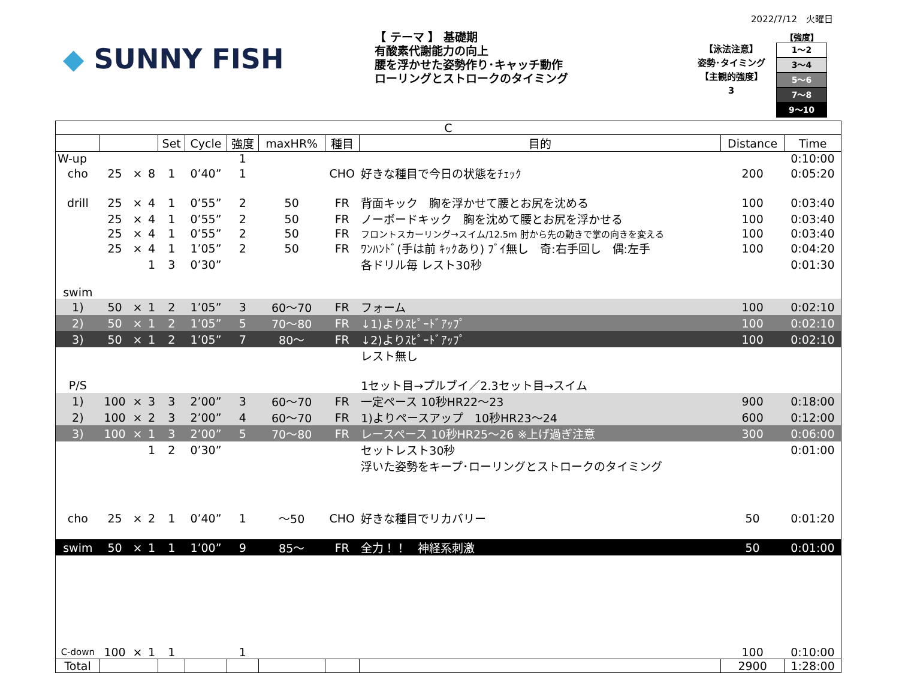2022/7/12　火曜日
◆ SUNNY FISH
【 テーマ 】 基礎期
有酸素代謝能力の向上
腰を浮かせた姿勢作り･キャッチ動作
ローリングとストロークのタイミング
【泳法注意】
姿勢･タイミング
【主観的強度】
3
【強度】
1～2
3～4
5～6
7～8
9～10
| C | | | | | | | | | | | |
| --- | --- | --- | --- | --- | --- | --- | --- | --- | --- | --- | --- |
| | | | | Set | Cycle | 強度 | maxHR% | 種目 | 目的 | Distance | Time |
| W-up | | | | | | 1 | | | | | 0:10:00 |
| cho | 25 | × | 8 | 1 | 0’40” | 1 | | CHO | 好きな種目で今日の状態をﾁｪｯｸ | 200 | 0:05:20 |
| drill | 25 | × | 4 | 1 | 0’55” | 2 | 50 | FR | 背面キック 胸を浮かせて腰とお尻を沈める | 100 | 0:03:40 |
| | 25 | × | 4 | 1 | 0’55” | 2 | 50 | FR | ノーボードキック 胸を沈めて腰とお尻を浮かせる | 100 | 0:03:40 |
| | 25 | × | 4 | 1 | 0’55” | 2 | 50 | FR | フロントスカーリング→スイム/12.5m 肘から先の動きで掌の向きを変える | 100 | 0:03:40 |
| | 25 | × | 4 | 1 | 1’05” | 2 | 50 | FR | ﾜﾝﾊﾝﾄﾞ(手は前 ｷｯｸあり) ﾌﾞｲ無し 奇:右手回し 偶:左手 | 100 | 0:04:20 |
| | | | 1 | 3 | 0’30” | | | | 各ドリル毎 レスト30秒 | | 0:01:30 |
| swim | | | | | | | | | | | |
| 1) | 50 | × | 1 | 2 | 1’05” | 3 | 60～70 | FR | フォーム | 100 | 0:02:10 |
| 2) | 50 | × | 1 | 2 | 1’05” | 5 | 70～80 | FR | ↓1)よりｽﾋﾟｰﾄﾞｱｯﾌﾟ | 100 | 0:02:10 |
| 3) | 50 | × | 1 | 2 | 1’05” | 7 | 80～ | FR | ↓2)よりｽﾋﾟｰﾄﾞｱｯﾌﾟ | 100 | 0:02:10 |
| | | | | | | | | | レスト無し | | |
| P/S | | | | | | | | | 1セット目→プルブイ／2.3セット目→スイム | | |
| 1) | 100 | × | 3 | 3 | 2’00” | 3 | 60～70 | FR | 一定ペース 10秒HR22～23 | 900 | 0:18:00 |
| 2) | 100 | × | 2 | 3 | 2’00” | 4 | 60～70 | FR | 1)よりペースアップ 10秒HR23～24 | 600 | 0:12:00 |
| 3) | 100 | × | 1 | 3 | 2’00” | 5 | 70～80 | FR | レースペース 10秒HR25～26 ※上げ過ぎ注意 | 300 | 0:06:00 |
| | | | 1 | 2 | 0’30” | | | | セットレスト30秒 | | 0:01:00 |
| | | | | | | | | | 浮いた姿勢をキープ･ローリングとストロークのタイミング | | |
| cho | 25 | × | 2 | 1 | 0’40” | 1 | ～50 | CHO | 好きな種目でリカバリー | 50 | 0:01:20 |
| swim | 50 | × | 1 | 1 | 1’00” | 9 | 85～ | FR | 全力！！ 神経系刺激 | 50 | 0:01:00 |
| C-down | 100 | × | 1 | 1 | | 1 | | | | 100 | 0:10:00 |
| Total | | | | | | | | | | 2900 | 1:28:00 |